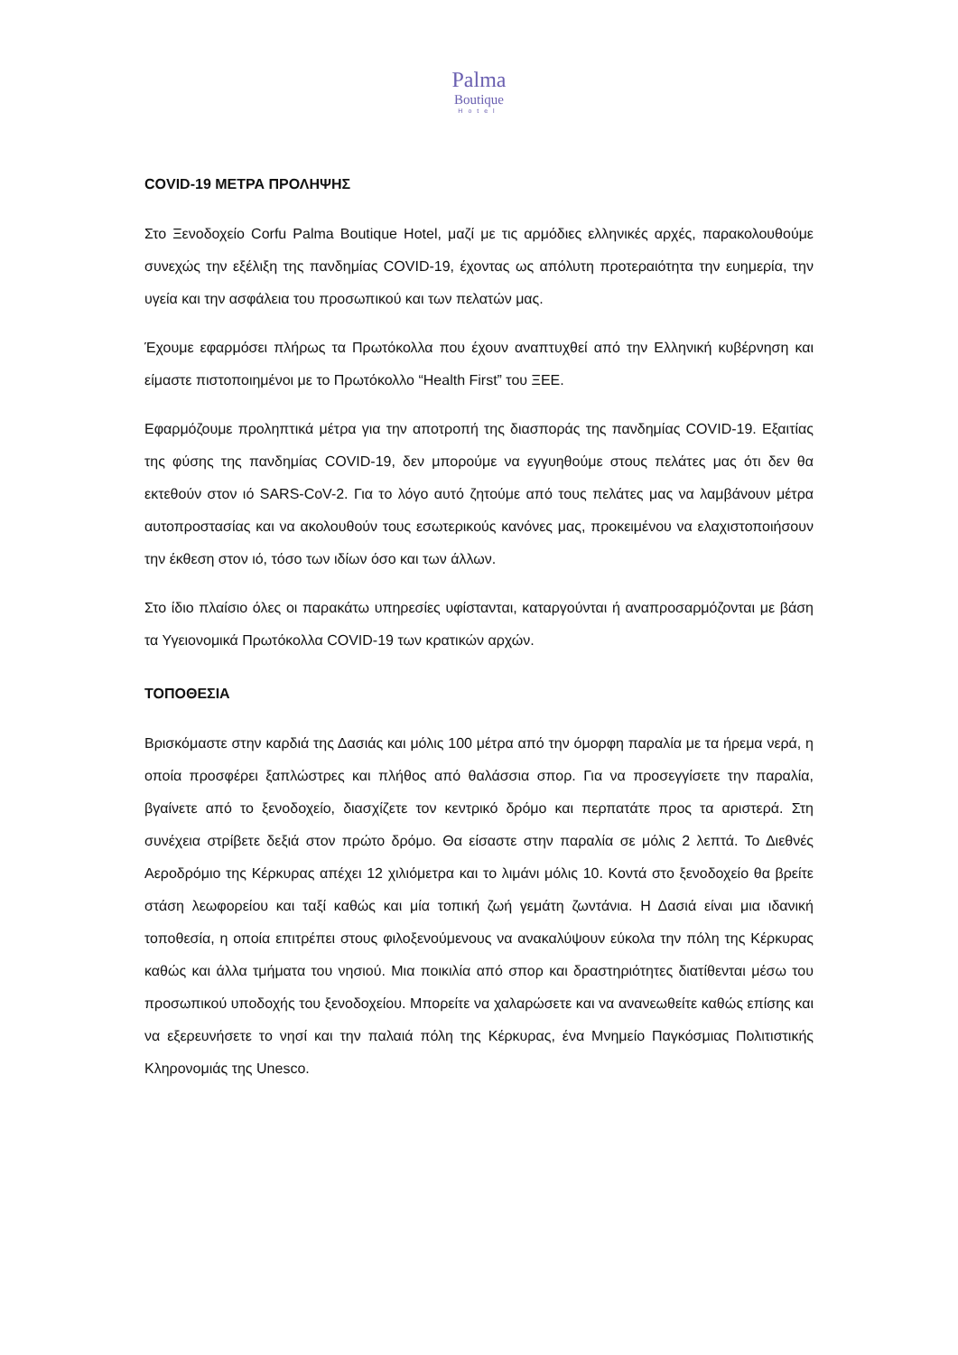Palma
Boutique
Hotel
COVID-19 ΜΕΤΡΑ ΠΡΟΛΗΨΗΣ
Στο Ξενοδοχείο Corfu Palma Boutique Hotel, μαζί με τις αρμόδιες ελληνικές αρχές, παρακολουθούμε συνεχώς την εξέλιξη της πανδημίας COVID-19, έχοντας ως απόλυτη προτεραιότητα την ευημερία, την υγεία και την ασφάλεια του προσωπικού και των πελατών μας.
Έχουμε εφαρμόσει πλήρως τα Πρωτόκολλα που έχουν αναπτυχθεί από την Ελληνική κυβέρνηση και είμαστε πιστοποιημένοι με το Πρωτόκολλο “Health First” του ΞΕΕ.
Εφαρμόζουμε προληπτικά μέτρα για την αποτροπή της διασποράς της πανδημίας COVID-19. Εξαιτίας της φύσης της πανδημίας COVID-19, δεν μπορούμε να εγγυηθούμε στους πελάτες μας ότι δεν θα εκτεθούν στον ιό SARS-CoV-2. Για το λόγο αυτό ζητούμε από τους πελάτες μας να λαμβάνουν μέτρα αυτοπροστασίας και να ακολουθούν τους εσωτερικούς κανόνες μας, προκειμένου να ελαχιστοποιήσουν την έκθεση στον ιό, τόσο των ιδίων όσο και των άλλων.
Στο ίδιο πλαίσιο όλες οι παρακάτω υπηρεσίες υφίστανται, καταργούνται ή αναπροσαρμόζονται με βάση τα Υγειονομικά Πρωτόκολλα COVID-19 των κρατικών αρχών.
ΤΟΠΟΘΕΣΙΑ
Βρισκόμαστε στην καρδιά της Δασιάς και μόλις 100 μέτρα από την όμορφη παραλία με τα ήρεμα νερά, η οποία προσφέρει ξαπλώστρες και πλήθος από θαλάσσια σπορ. Για να προσεγγίσετε την παραλία, βγαίνετε από το ξενοδοχείο, διασχίζετε τον κεντρικό δρόμο και περπατάτε προς τα αριστερά. Στη συνέχεια στρίβετε δεξιά στον πρώτο δρόμο. Θα είσαστε στην παραλία σε μόλις 2 λεπτά. Το Διεθνές Αεροδρόμιο της Κέρκυρας απέχει 12 χιλιόμετρα και το λιμάνι μόλις 10. Κοντά στο ξενοδοχείο θα βρείτε στάση λεωφορείου και ταξί καθώς και μία τοπική ζωή γεμάτη ζωντάνια. Η Δασιά είναι μια ιδανική τοποθεσία, η οποία επιτρέπει στους φιλοξενούμενους να ανακαλύψουν εύκολα την πόλη της Κέρκυρας καθώς και άλλα τμήματα του νησιού. Μια ποικιλία από σπορ και δραστηριότητες διατίθενται μέσω του προσωπικού υποδοχής του ξενοδοχείου. Μπορείτε να χαλαρώσετε και να ανανεωθείτε καθώς επίσης και να εξερευνήσετε το νησί και την παλαιά πόλη της Κέρκυρας, ένα Μνημείο Παγκόσμιας Πολιτιστικής Κληρονομιάς της Unesco.